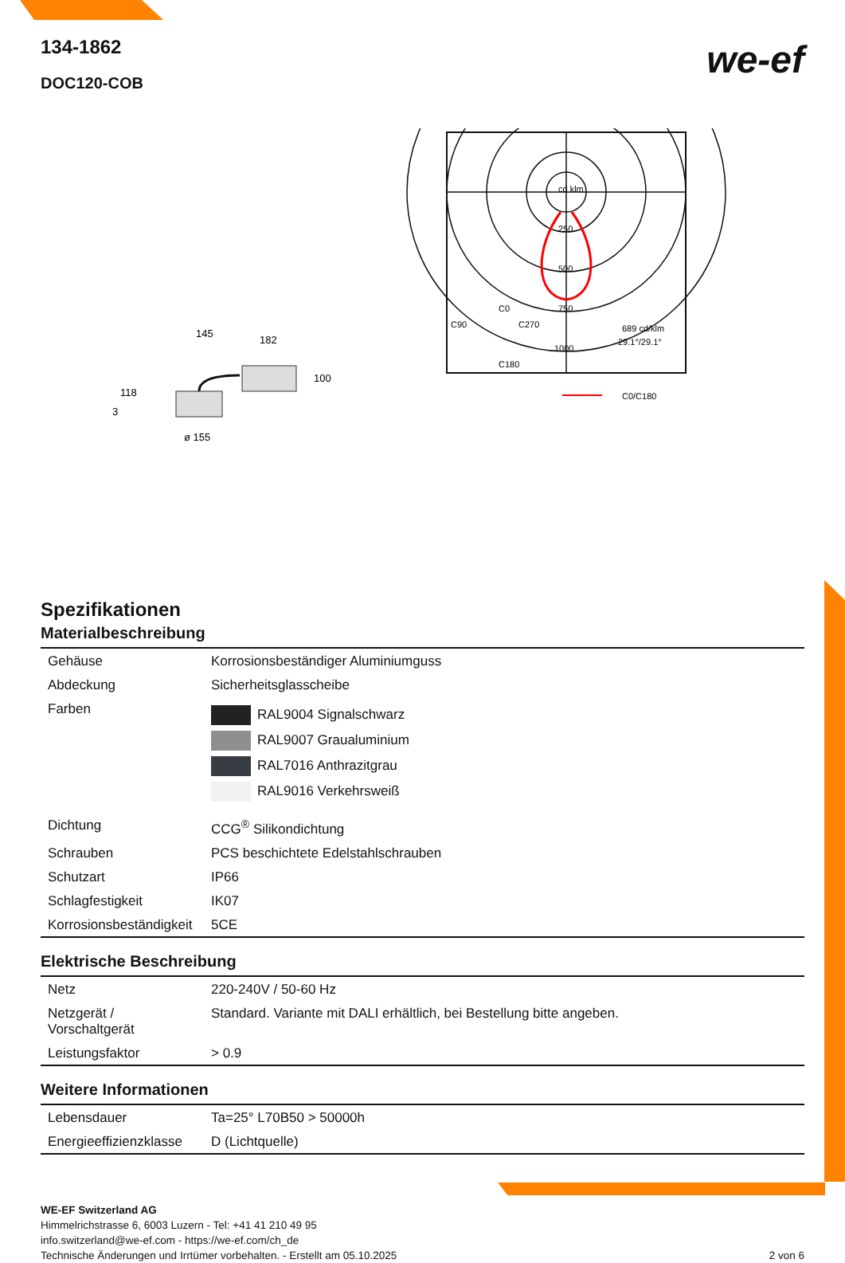134-1862
DOC120-COB
we-ef
145
182
100
118
3
ø 155
cd klm
250
500
750
C90
C0
C270
1000
C180
689 cd/klm
29.1°/29.1°
C0/C180
Spezifikationen
Materialbeschreibung
| Gehäuse | Korrosionsbeständiger Aluminiumguss |
| Abdeckung | Sicherheitsglasscheibe |
| Farben | RAL9004 Signalschwarz RAL9007 Graualuminium RAL7016 Anthrazitgrau RAL9016 Verkehrsweiß |
| Dichtung | CCG<sup>®</sup> Silikondichtung |
| Schrauben | PCS beschichtete Edelstahlschrauben |
| Schutzart | IP66 |
| Schlagfestigkeit | IK07 |
| Korrosionsbeständigkeit | 5CE |
Elektrische Beschreibung
| Netz | 220-240V / 50-60 Hz |
| Netzgerät / Vorschaltgerät | Standard. Variante mit DALI erhältlich, bei Bestellung bitte angeben. |
| Leistungsfaktor | > 0.9 |
Weitere Informationen
| Lebensdauer | Ta=25° L70B50 > 50000h |
| Energieeffizienzklasse | D (Lichtquelle) |
WE-EF Switzerland AG
Himmelrichstrasse 6, 6003 Luzern - Tel: +41 41 210 49 95
info.switzerland@we-ef.com - https://we-ef.com/ch_de
Technische Änderungen und Irrtümer vorbehalten. - Erstellt am 05.10.2025 2 von 6